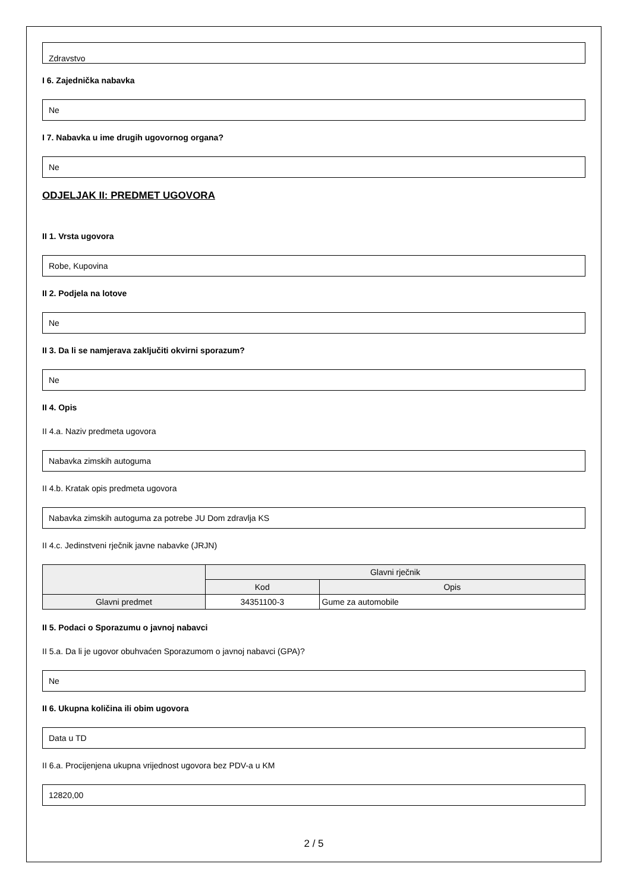Zdravstvo
I 6. Zajednička nabavka
Ne
I 7. Nabavka u ime drugih ugovornog organa?
Ne
ODJELJAK II: PREDMET UGOVORA
II 1. Vrsta ugovora
Robe, Kupovina
II 2. Podjela na lotove
Ne
II 3. Da li se namjerava zaključiti okvirni sporazum?
Ne
II 4. Opis
II 4.a. Naziv predmeta ugovora
Nabavka zimskih autoguma
II 4.b. Kratak opis predmeta ugovora
Nabavka zimskih autoguma za potrebe JU Dom zdravlja KS
II 4.c. Jedinstveni rječnik javne nabavke (JRJN)
| | Glavni rječnik | |
| --- | --- | --- |
| | Kod | Opis |
| Glavni predmet | 34351100-3 | Gume za automobile |
II 5. Podaci o Sporazumu o javnoj nabavci
II 5.a. Da li je ugovor obuhvaćen Sporazumom o javnoj nabavci (GPA)?
Ne
II 6. Ukupna količina ili obim ugovora
Data u TD
II 6.a. Procijenjena ukupna vrijednost ugovora bez PDV-a u KM
12820,00
2 / 5